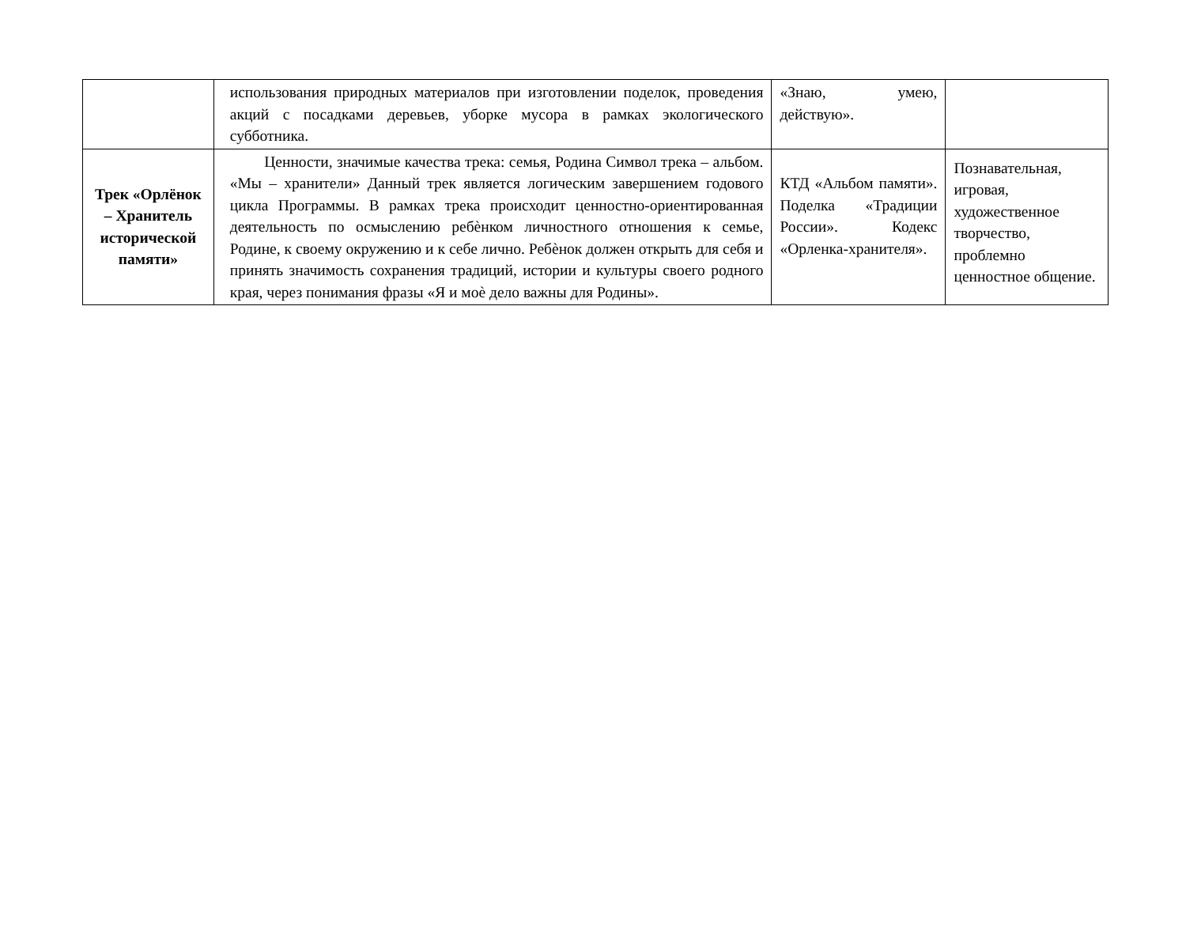| | использования природных материалов при изготовлении поделок, проведения акций с посадками деревьев, уборке мусора в рамках экологического субботника. | «Знаю, умею, действую». | |
| Трек «Орлёнок – Хранитель исторической памяти» | Ценности, значимые качества трека: семья, Родина Символ трека – альбом. «Мы – хранители» Данный трек является логическим завершением годового цикла Программы. В рамках трека происходит ценностно-ориентированная деятельность по осмыслению ребѐнком личностного отношения к семье, Родине, к своему окружению и к себе лично. Ребѐнок должен открыть для себя и принять значимость сохранения традиций, истории и культуры своего родного края, через понимания фразы «Я и моѐ дело важны для Родины». | КТД «Альбом памяти». Поделка «Традиции России». Кодекс «Орленка-хранителя». | Познавательная, игровая, художественное творчество, проблемно ценностное общение. |